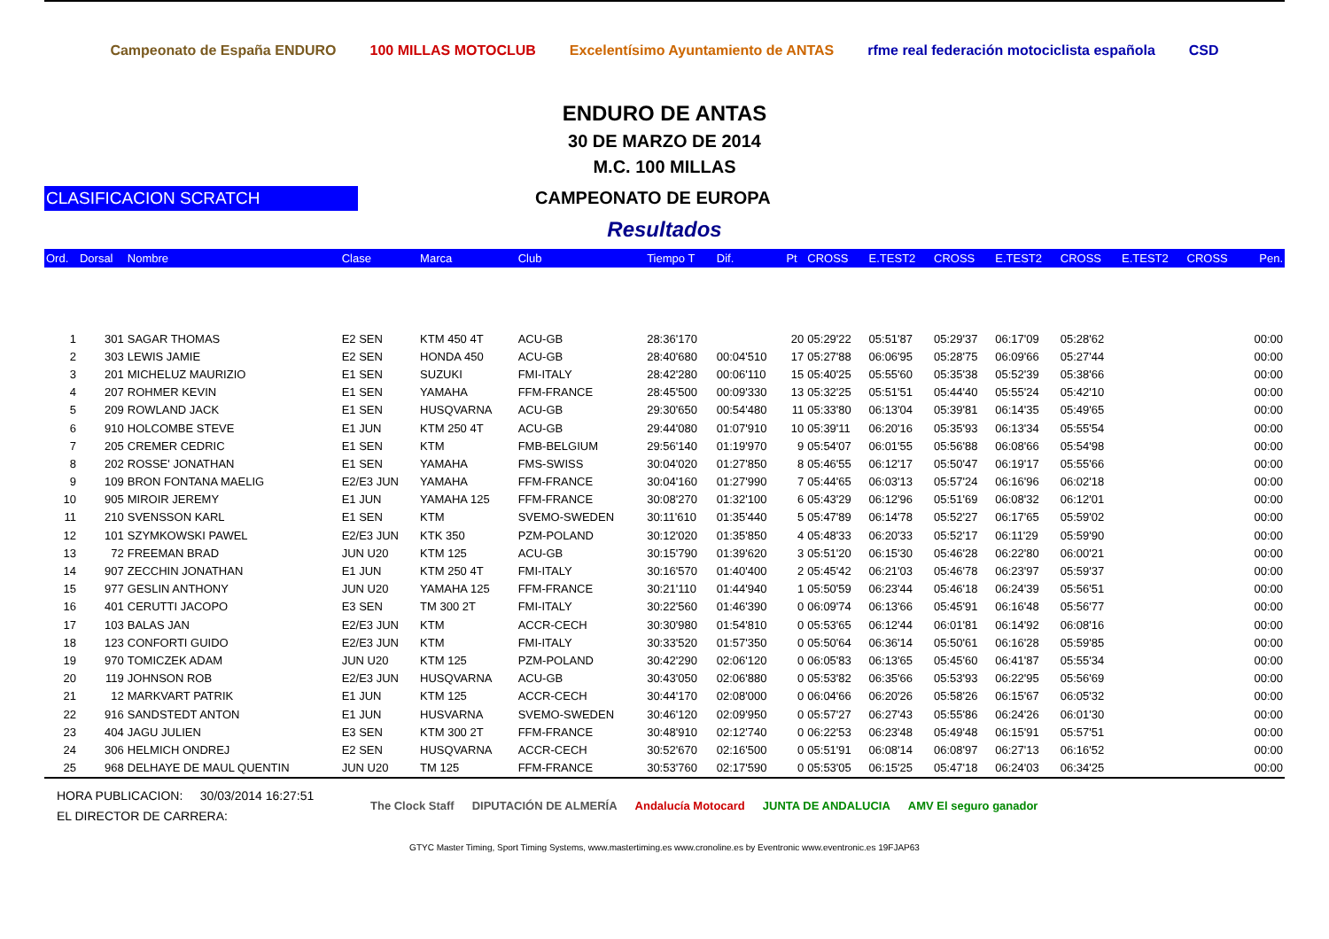Campeonato de España ENDURO 100 MILLAS MOTOCLUB
Excelentísimo Ayuntamiento de ANTAS
rfme real federación motociclista española
CSD
ENDURO DE ANTAS
30 DE MARZO DE 2014
M.C. 100 MILLAS
CLASIFICACION SCRATCH
CAMPEONATO DE EUROPA
Resultados
| Ord. | Dorsal | Nombre | Clase | Marca | Club | Tiempo T | Dif. | Pt | CROSS | E.TEST2 | CROSS | E.TEST2 | CROSS | E.TEST2 | CROSS | Pen. |
| --- | --- | --- | --- | --- | --- | --- | --- | --- | --- | --- | --- | --- | --- | --- | --- | --- |
| 1 | 301 | SAGAR THOMAS | E2 SEN | KTM 450 4T | ACU-GB | 28:36'170 | | 20 | 05:29'22 | 05:51'87 | 05:29'37 | 06:17'09 | 05:28'62 | | | 00:00 |
| 2 | 303 | LEWIS JAMIE | E2 SEN | HONDA 450 | ACU-GB | 28:40'680 | 00:04'510 | 17 | 05:27'88 | 06:06'95 | 05:28'75 | 06:09'66 | 05:27'44 | | | 00:00 |
| 3 | 201 | MICHELUZ MAURIZIO | E1 SEN | SUZUKI | FMI-ITALY | 28:42'280 | 00:06'110 | 15 | 05:40'25 | 05:55'60 | 05:35'38 | 05:52'39 | 05:38'66 | | | 00:00 |
| 4 | 207 | ROHMER KEVIN | E1 SEN | YAMAHA | FFM-FRANCE | 28:45'500 | 00:09'330 | 13 | 05:32'25 | 05:51'51 | 05:44'40 | 05:55'24 | 05:42'10 | | | 00:00 |
| 5 | 209 | ROWLAND JACK | E1 SEN | HUSQVARNA | ACU-GB | 29:30'650 | 00:54'480 | 11 | 05:33'80 | 06:13'04 | 05:39'81 | 06:14'35 | 05:49'65 | | | 00:00 |
| 6 | 910 | HOLCOMBE STEVE | E1 JUN | KTM 250 4T | ACU-GB | 29:44'080 | 01:07'910 | 10 | 05:39'11 | 06:20'16 | 05:35'93 | 06:13'34 | 05:55'54 | | | 00:00 |
| 7 | 205 | CREMER CEDRIC | E1 SEN | KTM | FMB-BELGIUM | 29:56'140 | 01:19'970 | 9 | 05:54'07 | 06:01'55 | 05:56'88 | 06:08'66 | 05:54'98 | | | 00:00 |
| 8 | 202 | ROSSE' JONATHAN | E1 SEN | YAMAHA | FMS-SWISS | 30:04'020 | 01:27'850 | 8 | 05:46'55 | 06:12'17 | 05:50'47 | 06:19'17 | 05:55'66 | | | 00:00 |
| 9 | 109 | BRON FONTANA MAELIG | E2/E3 JUN | YAMAHA | FFM-FRANCE | 30:04'160 | 01:27'990 | 7 | 05:44'65 | 06:03'13 | 05:57'24 | 06:16'96 | 06:02'18 | | | 00:00 |
| 10 | 905 | MIROIR JEREMY | E1 JUN | YAMAHA 125 | FFM-FRANCE | 30:08'270 | 01:32'100 | 6 | 05:43'29 | 06:12'96 | 05:51'69 | 06:08'32 | 06:12'01 | | | 00:00 |
| 11 | 210 | SVENSSON KARL | E1 SEN | KTM | SVEMO-SWEDEN | 30:11'610 | 01:35'440 | 5 | 05:47'89 | 06:14'78 | 05:52'27 | 06:17'65 | 05:59'02 | | | 00:00 |
| 12 | 101 | SZYMKOWSKI PAWEL | E2/E3 JUN | KTK 350 | PZM-POLAND | 30:12'020 | 01:35'850 | 4 | 05:48'33 | 06:20'33 | 05:52'17 | 06:11'29 | 05:59'90 | | | 00:00 |
| 13 | 72 | FREEMAN BRAD | JUN U20 | KTM 125 | ACU-GB | 30:15'790 | 01:39'620 | 3 | 05:51'20 | 06:15'30 | 05:46'28 | 06:22'80 | 06:00'21 | | | 00:00 |
| 14 | 907 | ZECCHIN JONATHAN | E1 JUN | KTM 250 4T | FMI-ITALY | 30:16'570 | 01:40'400 | 2 | 05:45'42 | 06:21'03 | 05:46'78 | 06:23'97 | 05:59'37 | | | 00:00 |
| 15 | 977 | GESLIN ANTHONY | JUN U20 | YAMAHA 125 | FFM-FRANCE | 30:21'110 | 01:44'940 | 1 | 05:50'59 | 06:23'44 | 05:46'18 | 06:24'39 | 05:56'51 | | | 00:00 |
| 16 | 401 | CERUTTI JACOPO | E3 SEN | TM 300 2T | FMI-ITALY | 30:22'560 | 01:46'390 | 0 | 06:09'74 | 06:13'66 | 05:45'91 | 06:16'48 | 05:56'77 | | | 00:00 |
| 17 | 103 | BALAS JAN | E2/E3 JUN | KTM | ACCR-CECH | 30:30'980 | 01:54'810 | 0 | 05:53'65 | 06:12'44 | 06:01'81 | 06:14'92 | 06:08'16 | | | 00:00 |
| 18 | 123 | CONFORTI GUIDO | E2/E3 JUN | KTM | FMI-ITALY | 30:33'520 | 01:57'350 | 0 | 05:50'64 | 06:36'14 | 05:50'61 | 06:16'28 | 05:59'85 | | | 00:00 |
| 19 | 970 | TOMICZEK ADAM | JUN U20 | KTM 125 | PZM-POLAND | 30:42'290 | 02:06'120 | 0 | 06:05'83 | 06:13'65 | 05:45'60 | 06:41'87 | 05:55'34 | | | 00:00 |
| 20 | 119 | JOHNSON ROB | E2/E3 JUN | HUSQVARNA | ACU-GB | 30:43'050 | 02:06'880 | 0 | 05:53'82 | 06:35'66 | 05:53'93 | 06:22'95 | 05:56'69 | | | 00:00 |
| 21 | 12 | MARKVART PATRIK | E1 JUN | KTM 125 | ACCR-CECH | 30:44'170 | 02:08'000 | 0 | 06:04'66 | 06:20'26 | 05:58'26 | 06:15'67 | 06:05'32 | | | 00:00 |
| 22 | 916 | SANDSTEDT ANTON | E1 JUN | HUSVARNA | SVEMO-SWEDEN | 30:46'120 | 02:09'950 | 0 | 05:57'27 | 06:27'43 | 05:55'86 | 06:24'26 | 06:01'30 | | | 00:00 |
| 23 | 404 | JAGU JULIEN | E3 SEN | KTM 300 2T | FFM-FRANCE | 30:48'910 | 02:12'740 | 0 | 06:22'53 | 06:23'48 | 05:49'48 | 06:15'91 | 05:57'51 | | | 00:00 |
| 24 | 306 | HELMICH ONDREJ | E2 SEN | HUSQVARNA | ACCR-CECH | 30:52'670 | 02:16'500 | 0 | 05:51'91 | 06:08'14 | 06:08'97 | 06:27'13 | 06:16'52 | | | 00:00 |
| 25 | 968 | DELHAYE DE MAUL QUENTIN | JUN U20 | TM 125 | FFM-FRANCE | 30:53'760 | 02:17'590 | 0 | 05:53'05 | 06:15'25 | 05:47'18 | 06:24'03 | 06:34'25 | | | 00:00 |
HORA PUBLICACION: 30/03/2014 16:27:51
EL DIRECTOR DE CARRERA:
The Clock Staff DIPUTACIÓN DE ALMERÍA Andalucía Motocard JUNTA DE ANDALUCIA AMV El seguro ganador
GTYC Master Timing, Sport Timing Systems, www.mastertiming.es www.cronoline.es by Eventronic www.eventronic.es 19FJAP63